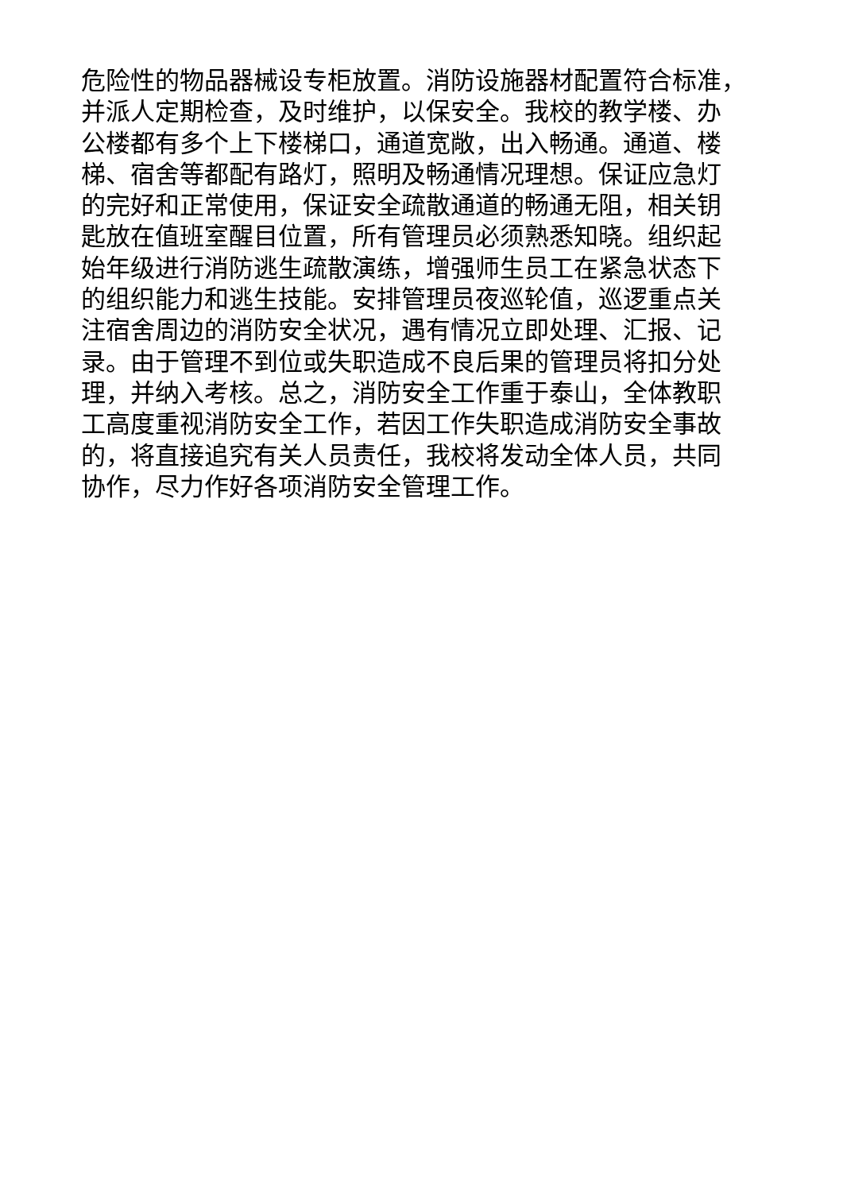危险性的物品器械设专柜放置。消防设施器材配置符合标准，
并派人定期检查，及时维护，以保安全。我校的教学楼、办
公楼都有多个上下楼梯口，通道宽敞，出入畅通。通道、楼
梯、宿舍等都配有路灯，照明及畅通情况理想。保证应急灯
的完好和正常使用，保证安全疏散通道的畅通无阻，相关钥
匙放在值班室醒目位置，所有管理员必须熟悉知晓。组织起
始年级进行消防逃生疏散演练，增强师生员工在紧急状态下
的组织能力和逃生技能。安排管理员夜巡轮值，巡逻重点关
注宿舍周边的消防安全状况，遇有情况立即处理、汇报、记
录。由于管理不到位或失职造成不良后果的管理员将扣分处
理，并纳入考核。总之，消防安全工作重于泰山，全体教职
工高度重视消防安全工作，若因工作失职造成消防安全事故
的，将直接追究有关人员责任，我校将发动全体人员，共同
协作，尽力作好各项消防安全管理工作。